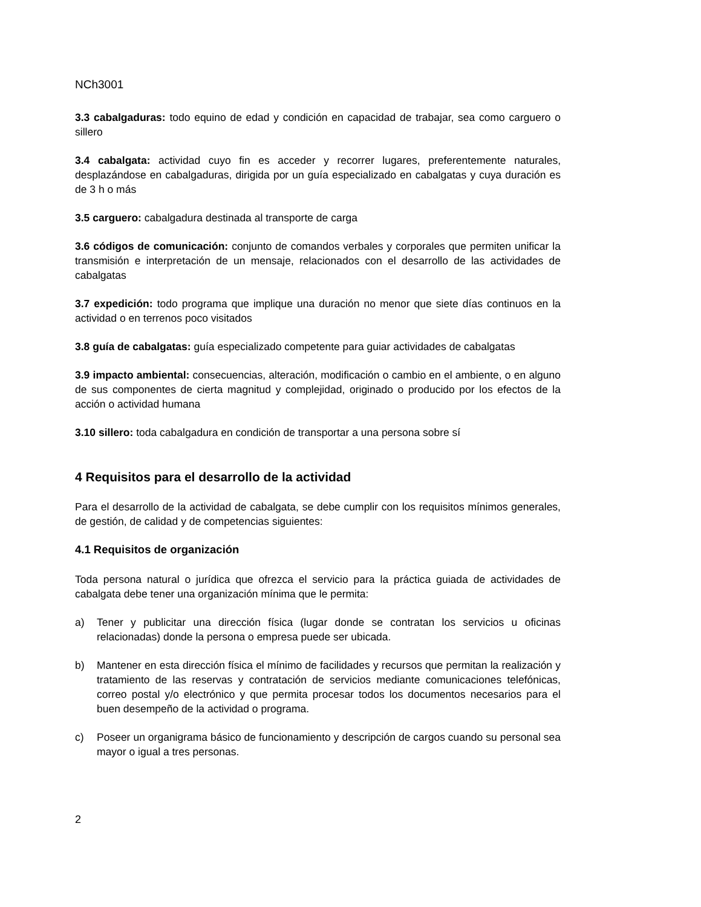NCh3001
3.3 cabalgaduras: todo equino de edad y condición en capacidad de trabajar, sea como carguero o sillero
3.4 cabalgata: actividad cuyo fin es acceder y recorrer lugares, preferentemente naturales, desplazándose en cabalgaduras, dirigida por un guía especializado en cabalgatas y cuya duración es de 3 h o más
3.5 carguero: cabalgadura destinada al transporte de carga
3.6 códigos de comunicación: conjunto de comandos verbales y corporales que permiten unificar la transmisión e interpretación de un mensaje, relacionados con el desarrollo de las actividades de cabalgatas
3.7 expedición: todo programa que implique una duración no menor que siete días continuos en la actividad o en terrenos poco visitados
3.8 guía de cabalgatas: guía especializado competente para guiar actividades de cabalgatas
3.9 impacto ambiental: consecuencias, alteración, modificación o cambio en el ambiente, o en alguno de sus componentes de cierta magnitud y complejidad, originado o producido por los efectos de la acción o actividad humana
3.10 sillero: toda cabalgadura en condición de transportar a una persona sobre sí
4 Requisitos para el desarrollo de la actividad
Para el desarrollo de la actividad de cabalgata, se debe cumplir con los requisitos mínimos generales, de gestión, de calidad y de competencias siguientes:
4.1 Requisitos de organización
Toda persona natural o jurídica que ofrezca el servicio para la práctica guiada de actividades de cabalgata debe tener una organización mínima que le permita:
a) Tener y publicitar una dirección física (lugar donde se contratan los servicios u oficinas relacionadas) donde la persona o empresa puede ser ubicada.
b) Mantener en esta dirección física el mínimo de facilidades y recursos que permitan la realización y tratamiento de las reservas y contratación de servicios mediante comunicaciones telefónicas, correo postal y/o electrónico y que permita procesar todos los documentos necesarios para el buen desempeño de la actividad o programa.
c) Poseer un organigrama básico de funcionamiento y descripción de cargos cuando su personal sea mayor o igual a tres personas.
2